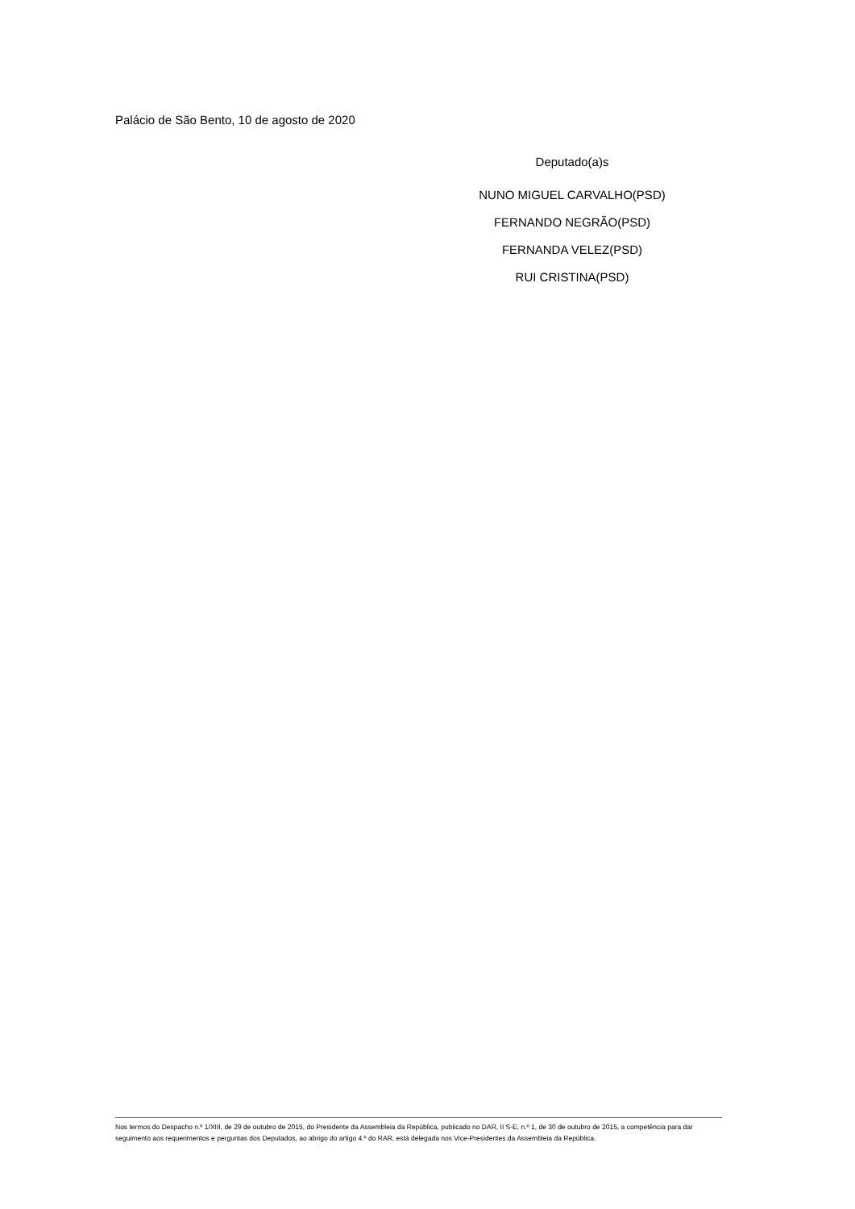Palácio de São Bento, 10 de agosto de 2020
Deputado(a)s
NUNO MIGUEL CARVALHO(PSD)
FERNANDO NEGRÃO(PSD)
FERNANDA VELEZ(PSD)
RUI CRISTINA(PSD)
Nos termos do Despacho n.º 1/XIII, de 29 de outubro de 2015, do Presidente da Assembleia da República, publicado no DAR, II S-E, n.º 1, de 30 de outubro de 2015, a competência para dar seguimento aos requerimentos e perguntas dos Deputados, ao abrigo do artigo 4.º do RAR, está delegada nos Vice-Presidentes da Assembleia da República.